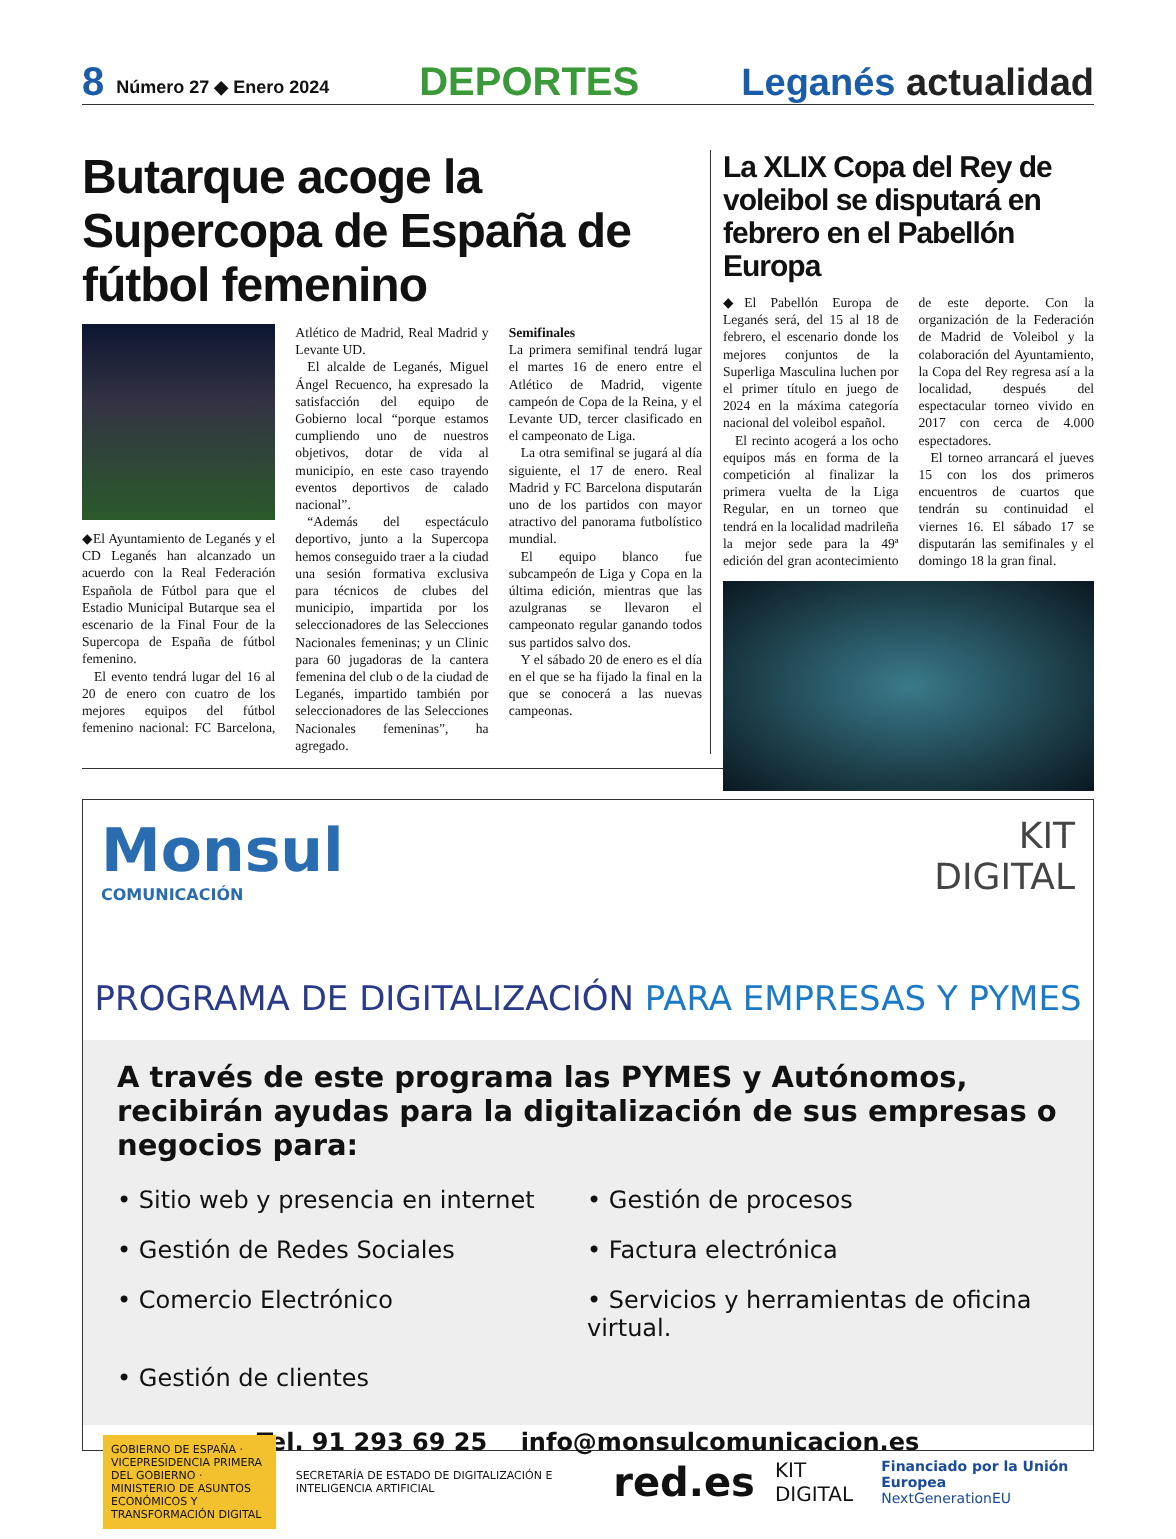8 Número 27 ◆ Enero 2024 DEPORTES Leganés actualidad
Butarque acoge la Supercopa de España de fútbol femenino
◆El Ayuntamiento de Leganés y el CD Leganés han alcanzado un acuerdo con la Real Federación Española de Fútbol para que el Estadio Municipal Butarque sea el escenario de la Final Four de la Supercopa de España de fútbol femenino.
El evento tendrá lugar del 16 al 20 de enero con cuatro de los mejores equipos del fútbol femenino nacional: FC Barcelona, Atlético de Madrid, Real Madrid y Levante UD.
El alcalde de Leganés, Miguel Ángel Recuenco, ha expresado la satisfacción del equipo de Gobierno local “porque estamos cumpliendo uno de nuestros objetivos, dotar de vida al municipio, en este caso trayendo eventos deportivos de calado nacional”.
“Además del espectáculo deportivo, junto a la Supercopa hemos conseguido traer a la ciudad una sesión formativa exclusiva para técnicos de clubes del municipio, impartida por los seleccionadores de las Selecciones Nacionales femeninas; y un Clinic para 60 jugadoras de la cantera femenina del club o de la ciudad de Leganés, impartido también por seleccionadores de las Selecciones Nacionales femeninas”, ha agregado.
Semifinales
La primera semifinal tendrá lugar el martes 16 de enero entre el Atlético de Madrid, vigente campeón de Copa de la Reina, y el Levante UD, tercer clasificado en el campeonato de Liga.
La otra semifinal se jugará al día siguiente, el 17 de enero. Real Madrid y FC Barcelona disputarán uno de los partidos con mayor atractivo del panorama futbolístico mundial.
El equipo blanco fue subcampeón de Liga y Copa en la última edición, mientras que las azulgranas se llevaron el campeonato regular ganando todos sus partidos salvo dos.
Y el sábado 20 de enero es el día en el que se ha fijado la final en la que se conocerá a las nuevas campeonas.
La XLIX Copa del Rey de voleibol se disputará en febrero en el Pabellón Europa
◆El Pabellón Europa de Leganés será, del 15 al 18 de febrero, el escenario donde los mejores conjuntos de la Superliga Masculina luchen por el primer título en juego de 2024 en la máxima categoría nacional del voleibol español.
El recinto acogerá a los ocho equipos más en forma de la competición al finalizar la primera vuelta de la Liga Regular, en un torneo que tendrá en la localidad madrileña la mejor sede para la 49ª edición del gran acontecimiento de este deporte. Con la organización de la Federación de Madrid de Voleibol y la colaboración del Ayuntamiento, la Copa del Rey regresa así a la localidad, después del espectacular torneo vivido en 2017 con cerca de 4.000 espectadores.
El torneo arrancará el jueves 15 con los dos primeros encuentros de cuartos que tendrán su continuidad el viernes 16. El sábado 17 se disputarán las semifinales y el domingo 18 la gran final.
Monsul
COMUNICACIÓN
KIT
DIGITAL
PROGRAMA DE DIGITALIZACIÓN PARA EMPRESAS Y PYMES
A través de este programa las PYMES y Autónomos, recibirán ayudas para la digitalización de sus empresas o negocios para:
• Sitio web y presencia en internet
• Gestión de procesos
• Gestión de Redes Sociales
• Factura electrónica
• Comercio Electrónico
• Servicios y herramientas de oficina virtual.
• Gestión de clientes
Tel. 91 293 69 25 info@monsulcomunicacion.es
GOBIERNO DE ESPAÑA · VICEPRESIDENCIA PRIMERA DEL GOBIERNO · MINISTERIO DE ASUNTOS ECONÓMICOS Y TRANSFORMACIÓN DIGITAL
SECRETARÍA DE ESTADO DE DIGITALIZACIÓN E INTELIGENCIA ARTIFICIAL
red.es
KIT DIGITAL
Financiado por la Unión Europea
NextGenerationEU